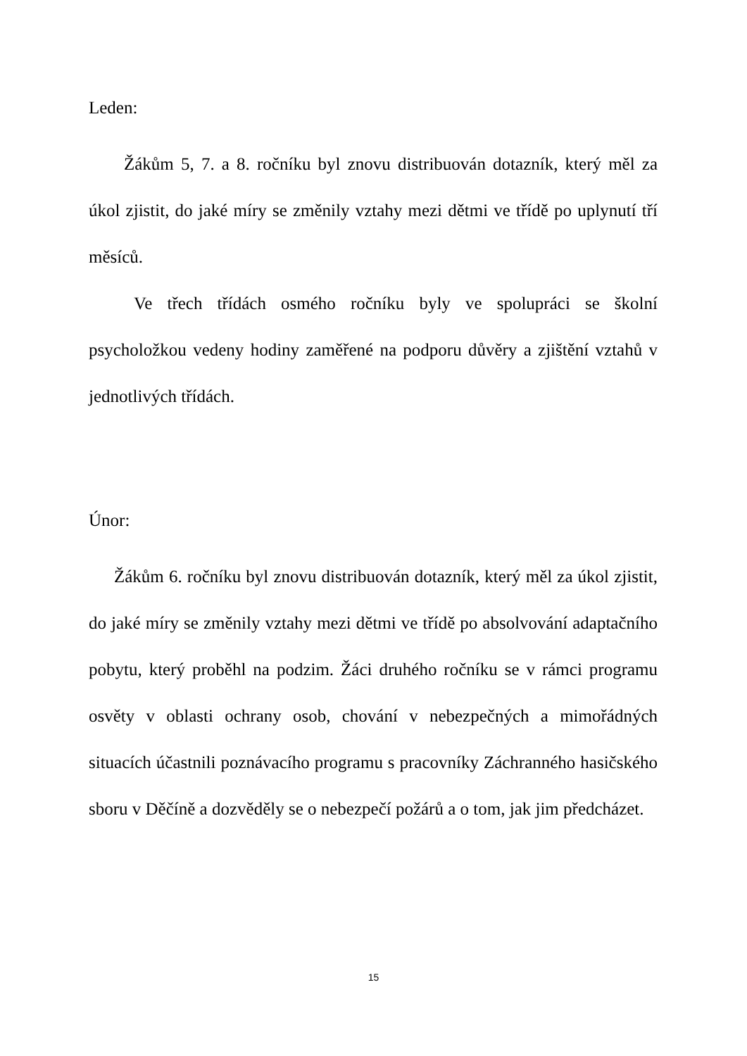Leden:
Žákům 5, 7. a 8. ročníku byl znovu distribuován dotazník, který měl za úkol zjistit, do jaké míry se změnily vztahy mezi dětmi ve třídě po uplynutí tří měsíců.
Ve třech třídách osmého ročníku byly ve spolupráci se školní psycholožkou vedeny hodiny zaměřené na podporu důvěry a zjištění vztahů v jednotlivých třídách.
Únor:
Žákům 6. ročníku byl znovu distribuován dotazník, který měl za úkol zjistit, do jaké míry se změnily vztahy mezi dětmi ve třídě po absolvování adaptačního pobytu, který proběhl na podzim. Žáci druhého ročníku se v rámci programu osvěty v oblasti ochrany osob, chování v nebezpečných a mimořádných situacích účastnili poznávacího programu s pracovníky Záchranného hasičského sboru v Děčíně a dozvěděly se o nebezpečí požárů a o tom, jak jim předcházet.
15